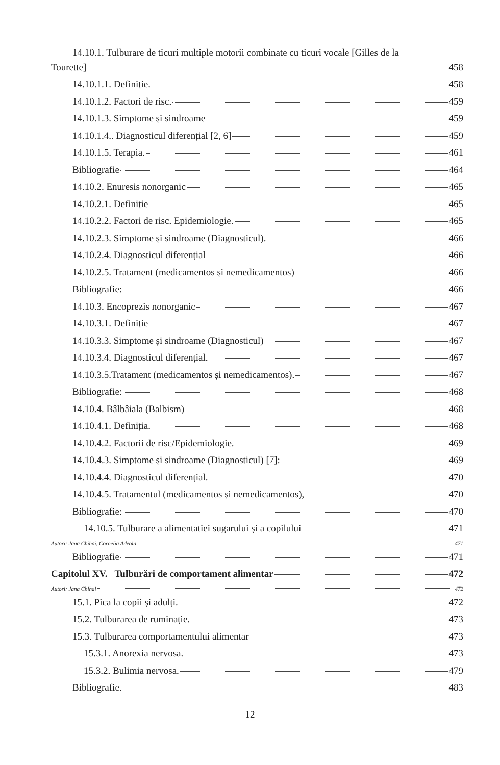14.10.1. Tulburare de ticuri multiple motorii combinate cu ticuri vocale [Gilles de la
Tourette] 458
14.10.1.1. Definiție. 458
14.10.1.2. Factori de risc. 459
14.10.1.3. Simptome și sindroame 459
14.10.1.4.. Diagnosticul diferențial [2, 6] 459
14.10.1.5. Terapia. 461
Bibliografie 464
14.10.2. Enuresis nonorganic 465
14.10.2.1. Definiție 465
14.10.2.2. Factori de risc. Epidemiologie. 465
14.10.2.3. Simptome și sindroame (Diagnosticul). 466
14.10.2.4. Diagnosticul diferențial 466
14.10.2.5. Tratament (medicamentos și nemedicamentos) 466
Bibliografie: 466
14.10.3. Encoprezis nonorganic 467
14.10.3.1. Definiție 467
14.10.3.3. Simptome și sindroame (Diagnosticul) 467
14.10.3.4. Diagnosticul diferențial. 467
14.10.3.5.Tratament (medicamentos și nemedicamentos). 467
Bibliografie: 468
14.10.4. Bâlbâiala (Balbism) 468
14.10.4.1. Definiția. 468
14.10.4.2. Factorii de risc/Epidemiologie. 469
14.10.4.3. Simptome și sindroame (Diagnosticul) [7]: 469
14.10.4.4. Diagnosticul diferențial. 470
14.10.4.5. Tratamentul (medicamentos și nemedicamentos), 470
Bibliografie: 470
14.10.5. Tulburare a alimentatiei sugarului și a copilului 471
Autori: Jana Chihai, Cornelia Adeola 471
Bibliografie 471
Capitolul XV. Tulburări de comportament alimentar 472
Autori: Jana Chihai 472
15.1. Pica la copii și adulți. 472
15.2. Tulburarea de ruminație. 473
15.3. Tulburarea comportamentului alimentar 473
15.3.1. Anorexia nervosa. 473
15.3.2. Bulimia nervosa. 479
Bibliografie. 483
12